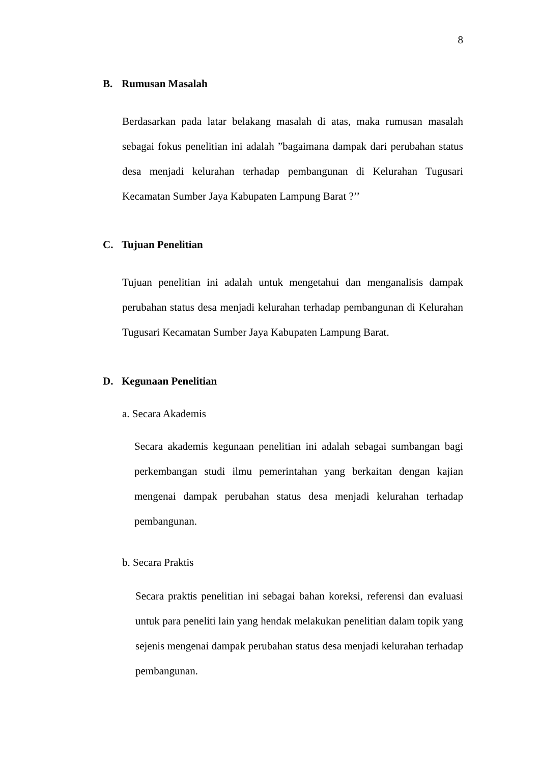8
B. Rumusan Masalah
Berdasarkan pada latar belakang masalah di atas, maka rumusan masalah sebagai fokus penelitian ini adalah ”bagaimana dampak dari perubahan status desa menjadi kelurahan terhadap pembangunan di Kelurahan Tugusari Kecamatan Sumber Jaya Kabupaten Lampung Barat ?’’
C. Tujuan Penelitian
Tujuan penelitian ini adalah untuk mengetahui dan menganalisis dampak perubahan status desa menjadi kelurahan terhadap pembangunan di Kelurahan Tugusari Kecamatan Sumber Jaya Kabupaten Lampung Barat.
D. Kegunaan Penelitian
a. Secara Akademis
Secara akademis kegunaan penelitian ini adalah sebagai sumbangan bagi perkembangan studi ilmu pemerintahan yang berkaitan dengan kajian mengenai dampak perubahan status desa menjadi kelurahan terhadap pembangunan.
b. Secara Praktis
Secara praktis penelitian ini sebagai bahan koreksi, referensi dan evaluasi untuk para peneliti lain yang hendak melakukan penelitian dalam topik yang sejenis mengenai dampak perubahan status desa menjadi kelurahan terhadap pembangunan.